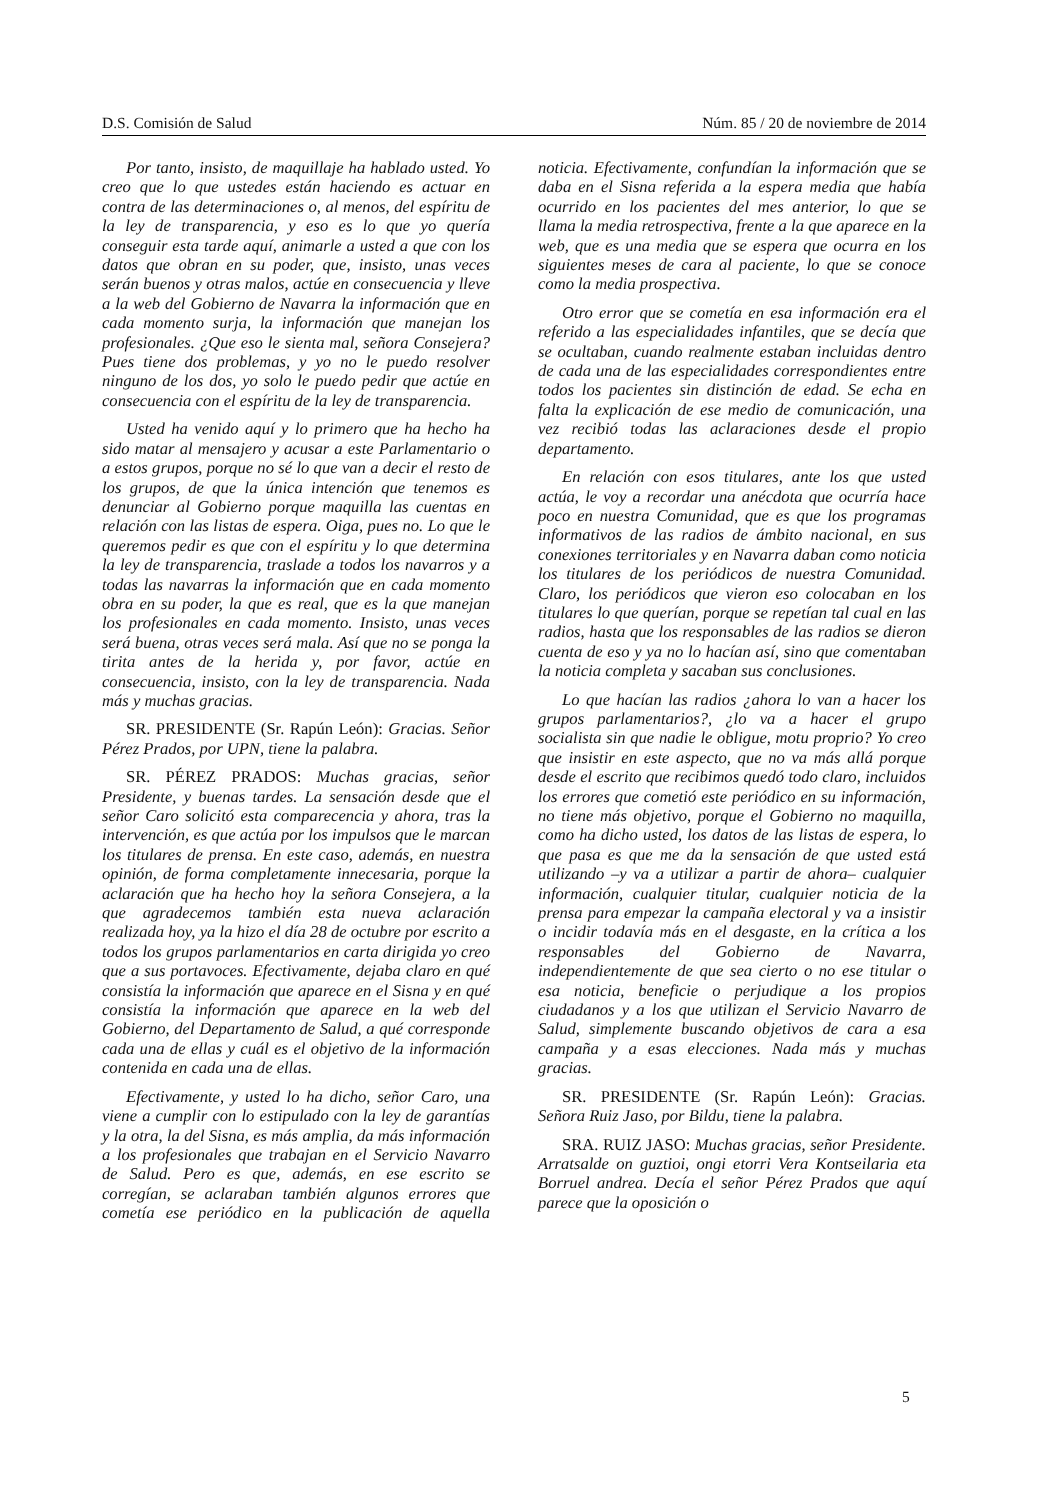D.S. Comisión de Salud Núm. 85 / 20 de noviembre de 2014
Por tanto, insisto, de maquillaje ha hablado usted. Yo creo que lo que ustedes están haciendo es actuar en contra de las determinaciones o, al menos, del espíritu de la ley de transparencia, y eso es lo que yo quería conseguir esta tarde aquí, animarle a usted a que con los datos que obran en su poder, que, insisto, unas veces serán buenos y otras malos, actúe en consecuencia y lleve a la web del Gobierno de Navarra la información que en cada momento surja, la información que manejan los profesionales. ¿Que eso le sienta mal, señora Consejera? Pues tiene dos problemas, y yo no le puedo resolver ninguno de los dos, yo solo le puedo pedir que actúe en consecuencia con el espíritu de la ley de transparencia.
Usted ha venido aquí y lo primero que ha hecho ha sido matar al mensajero y acusar a este Parlamentario o a estos grupos, porque no sé lo que van a decir el resto de los grupos, de que la única intención que tenemos es denunciar al Gobierno porque maquilla las cuentas en relación con las listas de espera. Oiga, pues no. Lo que le queremos pedir es que con el espíritu y lo que determina la ley de transparencia, traslade a todos los navarros y a todas las navarras la información que en cada momento obra en su poder, la que es real, que es la que manejan los profesionales en cada momento. Insisto, unas veces será buena, otras veces será mala. Así que no se ponga la tirita antes de la herida y, por favor, actúe en consecuencia, insisto, con la ley de transparencia. Nada más y muchas gracias.
SR. PRESIDENTE (Sr. Rapún León): Gracias. Señor Pérez Prados, por UPN, tiene la palabra.
SR. PÉREZ PRADOS: Muchas gracias, señor Presidente, y buenas tardes. La sensación desde que el señor Caro solicitó esta comparecencia y ahora, tras la intervención, es que actúa por los impulsos que le marcan los titulares de prensa. En este caso, además, en nuestra opinión, de forma completamente innecesaria, porque la aclaración que ha hecho hoy la señora Consejera, a la que agradecemos también esta nueva aclaración realizada hoy, ya la hizo el día 28 de octubre por escrito a todos los grupos parlamentarios en carta dirigida yo creo que a sus portavoces. Efectivamente, dejaba claro en qué consistía la información que aparece en el Sisna y en qué consistía la información que aparece en la web del Gobierno, del Departamento de Salud, a qué corresponde cada una de ellas y cuál es el objetivo de la información contenida en cada una de ellas.
Efectivamente, y usted lo ha dicho, señor Caro, una viene a cumplir con lo estipulado con la ley de garantías y la otra, la del Sisna, es más amplia, da más información a los profesionales que trabajan en el Servicio Navarro de Salud. Pero es que, además, en ese escrito se corregían, se aclaraban también algunos errores que cometía ese periódico en la publicación de aquella noticia. Efectivamente, confundían la información que se daba en el Sisna referida a la espera media que había ocurrido en los pacientes del mes anterior, lo que se llama la media retrospectiva, frente a la que aparece en la web, que es una media que se espera que ocurra en los siguientes meses de cara al paciente, lo que se conoce como la media prospectiva.
Otro error que se cometía en esa información era el referido a las especialidades infantiles, que se decía que se ocultaban, cuando realmente estaban incluidas dentro de cada una de las especialidades correspondientes entre todos los pacientes sin distinción de edad. Se echa en falta la explicación de ese medio de comunicación, una vez recibió todas las aclaraciones desde el propio departamento.
En relación con esos titulares, ante los que usted actúa, le voy a recordar una anécdota que ocurría hace poco en nuestra Comunidad, que es que los programas informativos de las radios de ámbito nacional, en sus conexiones territoriales y en Navarra daban como noticia los titulares de los periódicos de nuestra Comunidad. Claro, los periódicos que vieron eso colocaban en los titulares lo que querían, porque se repetían tal cual en las radios, hasta que los responsables de las radios se dieron cuenta de eso y ya no lo hacían así, sino que comentaban la noticia completa y sacaban sus conclusiones.
Lo que hacían las radios ¿ahora lo van a hacer los grupos parlamentarios?, ¿lo va a hacer el grupo socialista sin que nadie le obligue, motu proprio? Yo creo que insistir en este aspecto, que no va más allá porque desde el escrito que recibimos quedó todo claro, incluidos los errores que cometió este periódico en su información, no tiene más objetivo, porque el Gobierno no maquilla, como ha dicho usted, los datos de las listas de espera, lo que pasa es que me da la sensación de que usted está utilizando –y va a utilizar a partir de ahora– cualquier información, cualquier titular, cualquier noticia de la prensa para empezar la campaña electoral y va a insistir o incidir todavía más en el desgaste, en la crítica a los responsables del Gobierno de Navarra, independientemente de que sea cierto o no ese titular o esa noticia, beneficie o perjudique a los propios ciudadanos y a los que utilizan el Servicio Navarro de Salud, simplemente buscando objetivos de cara a esa campaña y a esas elecciones. Nada más y muchas gracias.
SR. PRESIDENTE (Sr. Rapún León): Gracias. Señora Ruiz Jaso, por Bildu, tiene la palabra.
SRA. RUIZ JASO: Muchas gracias, señor Presidente. Arratsalde on guztioi, ongi etorri Vera Kontseilaria eta Borruel andrea. Decía el señor Pérez Prados que aquí parece que la oposición o
5